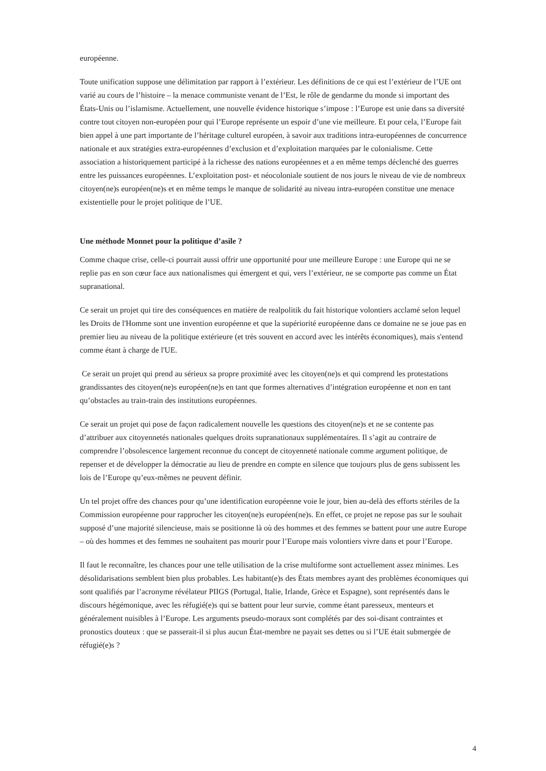européenne.
Toute unification suppose une délimitation par rapport à l’extérieur. Les définitions de ce qui est l’extérieur de l’UE ont varié au cours de l’histoire – la menace communiste venant de l’Est, le rôle de gendarme du monde si important des États-Unis ou l’islamisme. Actuellement, une nouvelle évidence historique s’impose : l’Europe est unie dans sa diversité contre tout citoyen non-européen pour qui l’Europe représente un espoir d’une vie meilleure. Et pour cela, l’Europe fait bien appel à une part importante de l’héritage culturel européen, à savoir aux traditions intra-européennes de concurrence nationale et aux stratégies extra-européennes d’exclusion et d’exploitation marquées par le colonialisme. Cette association a historiquement participé à la richesse des nations européennes et a en même temps déclenché des guerres entre les puissances européennes. L’exploitation post- et néocoloniale soutient de nos jours le niveau de vie de nombreux citoyen(ne)s européen(ne)s et en même temps le manque de solidarité au niveau intra-européen constitue une menace existentielle pour le projet politique de l’UE.
Une méthode Monnet pour la politique d’asile ?
Comme chaque crise, celle-ci pourrait aussi offrir une opportunité pour une meilleure Europe : une Europe qui ne se replie pas en son cœur face aux nationalismes qui émergent et qui, vers l’extérieur, ne se comporte pas comme un État supranational.
Ce serait un projet qui tire des conséquences en matière de realpolitik du fait historique volontiers acclamé selon lequel les Droits de l'Homme sont une invention européenne et que la supériorité européenne dans ce domaine ne se joue pas en premier lieu au niveau de la politique extérieure (et très souvent en accord avec les intérêts économiques), mais s'entend comme étant à charge de l'UE.
Ce serait un projet qui prend au sérieux sa propre proximité avec les citoyen(ne)s et qui comprend les protestations grandissantes des citoyen(ne)s européen(ne)s en tant que formes alternatives d’intégration européenne et non en tant qu’obstacles au train-train des institutions européennes.
Ce serait un projet qui pose de façon radicalement nouvelle les questions des citoyen(ne)s et ne se contente pas d’attribuer aux citoyennetés nationales quelques droits supranationaux supplémentaires. Il s’agit au contraire de comprendre l’obsolescence largement reconnue du concept de citoyenneté nationale comme argument politique, de repenser et de développer la démocratie au lieu de prendre en compte en silence que toujours plus de gens subissent les lois de l’Europe qu’eux-mêmes ne peuvent définir.
Un tel projet offre des chances pour qu’une identification européenne voie le jour, bien au-delà des efforts stériles de la Commission européenne pour rapprocher les citoyen(ne)s européen(ne)s. En effet, ce projet ne repose pas sur le souhait supposé d’une majorité silencieuse, mais se positionne là où des hommes et des femmes se battent pour une autre Europe – où des hommes et des femmes ne souhaitent pas mourir pour l’Europe mais volontiers vivre dans et pour l’Europe.
Il faut le reconnaître, les chances pour une telle utilisation de la crise multiforme sont actuellement assez minimes. Les désolidarisations semblent bien plus probables. Les habitant(e)s des États membres ayant des problèmes économiques qui sont qualifiés par l’acronyme révélateur PIIGS (Portugal, Italie, Irlande, Grèce et Espagne), sont représentés dans le discours hégémonique, avec les réfugié(e)s qui se battent pour leur survie, comme étant paresseux, menteurs et généralement nuisibles à l’Europe. Les arguments pseudo-moraux sont complétés par des soi-disant contraintes et pronostics douteux : que se passerait-il si plus aucun État-membre ne payait ses dettes ou si l’UE était submergée de réfugié(e)s ?
4